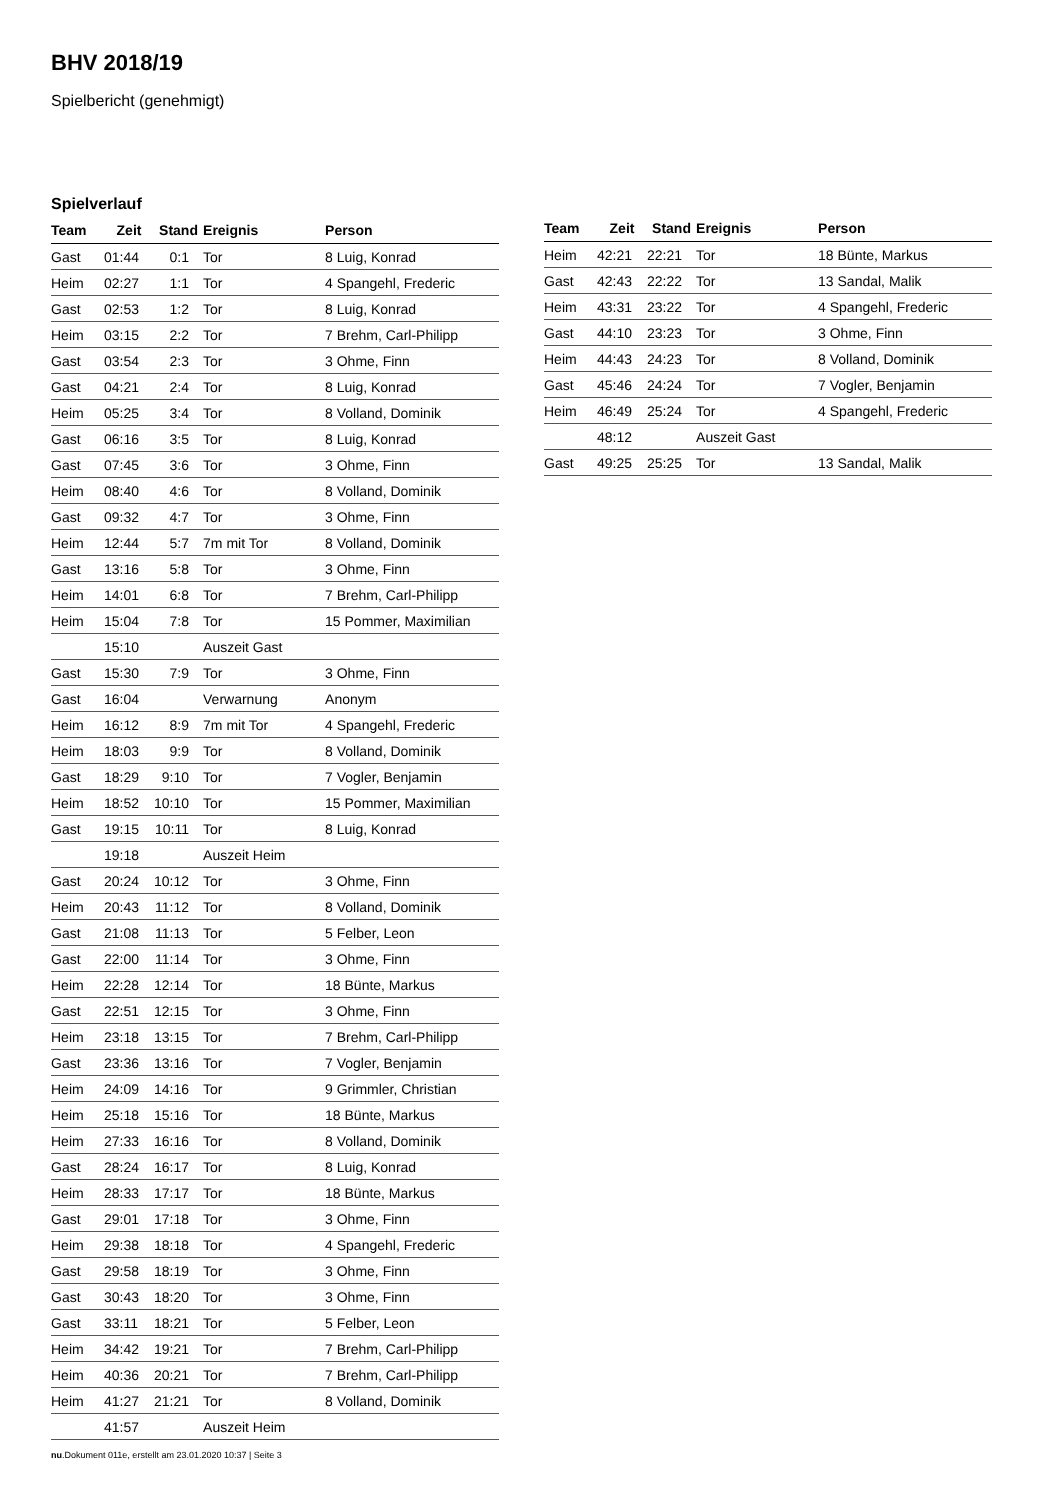BHV 2018/19
Spielbericht (genehmigt)
Spielverlauf
| Team | Zeit | Stand | Ereignis | Person |
| --- | --- | --- | --- | --- |
| Gast | 01:44 | 0:1 | Tor | 8 Luig, Konrad |
| Heim | 02:27 | 1:1 | Tor | 4 Spangehl, Frederic |
| Gast | 02:53 | 1:2 | Tor | 8 Luig, Konrad |
| Heim | 03:15 | 2:2 | Tor | 7 Brehm, Carl-Philipp |
| Gast | 03:54 | 2:3 | Tor | 3 Ohme, Finn |
| Gast | 04:21 | 2:4 | Tor | 8 Luig, Konrad |
| Heim | 05:25 | 3:4 | Tor | 8 Volland, Dominik |
| Gast | 06:16 | 3:5 | Tor | 8 Luig, Konrad |
| Gast | 07:45 | 3:6 | Tor | 3 Ohme, Finn |
| Heim | 08:40 | 4:6 | Tor | 8 Volland, Dominik |
| Gast | 09:32 | 4:7 | Tor | 3 Ohme, Finn |
| Heim | 12:44 | 5:7 | 7m mit Tor | 8 Volland, Dominik |
| Gast | 13:16 | 5:8 | Tor | 3 Ohme, Finn |
| Heim | 14:01 | 6:8 | Tor | 7 Brehm, Carl-Philipp |
| Heim | 15:04 | 7:8 | Tor | 15 Pommer, Maximilian |
| | 15:10 | | Auszeit Gast | |
| Gast | 15:30 | 7:9 | Tor | 3 Ohme, Finn |
| Gast | 16:04 | | Verwarnung | Anonym |
| Heim | 16:12 | 8:9 | 7m mit Tor | 4 Spangehl, Frederic |
| Heim | 18:03 | 9:9 | Tor | 8 Volland, Dominik |
| Gast | 18:29 | 9:10 | Tor | 7 Vogler, Benjamin |
| Heim | 18:52 | 10:10 | Tor | 15 Pommer, Maximilian |
| Gast | 19:15 | 10:11 | Tor | 8 Luig, Konrad |
| | 19:18 | | Auszeit Heim | |
| Gast | 20:24 | 10:12 | Tor | 3 Ohme, Finn |
| Heim | 20:43 | 11:12 | Tor | 8 Volland, Dominik |
| Gast | 21:08 | 11:13 | Tor | 5 Felber, Leon |
| Gast | 22:00 | 11:14 | Tor | 3 Ohme, Finn |
| Heim | 22:28 | 12:14 | Tor | 18 Bünte, Markus |
| Gast | 22:51 | 12:15 | Tor | 3 Ohme, Finn |
| Heim | 23:18 | 13:15 | Tor | 7 Brehm, Carl-Philipp |
| Gast | 23:36 | 13:16 | Tor | 7 Vogler, Benjamin |
| Heim | 24:09 | 14:16 | Tor | 9 Grimmler, Christian |
| Heim | 25:18 | 15:16 | Tor | 18 Bünte, Markus |
| Heim | 27:33 | 16:16 | Tor | 8 Volland, Dominik |
| Gast | 28:24 | 16:17 | Tor | 8 Luig, Konrad |
| Heim | 28:33 | 17:17 | Tor | 18 Bünte, Markus |
| Gast | 29:01 | 17:18 | Tor | 3 Ohme, Finn |
| Heim | 29:38 | 18:18 | Tor | 4 Spangehl, Frederic |
| Gast | 29:58 | 18:19 | Tor | 3 Ohme, Finn |
| Gast | 30:43 | 18:20 | Tor | 3 Ohme, Finn |
| Gast | 33:11 | 18:21 | Tor | 5 Felber, Leon |
| Heim | 34:42 | 19:21 | Tor | 7 Brehm, Carl-Philipp |
| Heim | 40:36 | 20:21 | Tor | 7 Brehm, Carl-Philipp |
| Heim | 41:27 | 21:21 | Tor | 8 Volland, Dominik |
| | 41:57 | | Auszeit Heim | |
| Team | Zeit | Stand | Ereignis | Person |
| --- | --- | --- | --- | --- |
| Heim | 42:21 | 22:21 | Tor | 18 Bünte, Markus |
| Gast | 42:43 | 22:22 | Tor | 13 Sandal, Malik |
| Heim | 43:31 | 23:22 | Tor | 4 Spangehl, Frederic |
| Gast | 44:10 | 23:23 | Tor | 3 Ohme, Finn |
| Heim | 44:43 | 24:23 | Tor | 8 Volland, Dominik |
| Gast | 45:46 | 24:24 | Tor | 7 Vogler, Benjamin |
| Heim | 46:49 | 25:24 | Tor | 4 Spangehl, Frederic |
| | 48:12 | | Auszeit Gast | |
| Gast | 49:25 | 25:25 | Tor | 13 Sandal, Malik |
nu.Dokument 011e, erstellt am 23.01.2020 10:37 | Seite 3